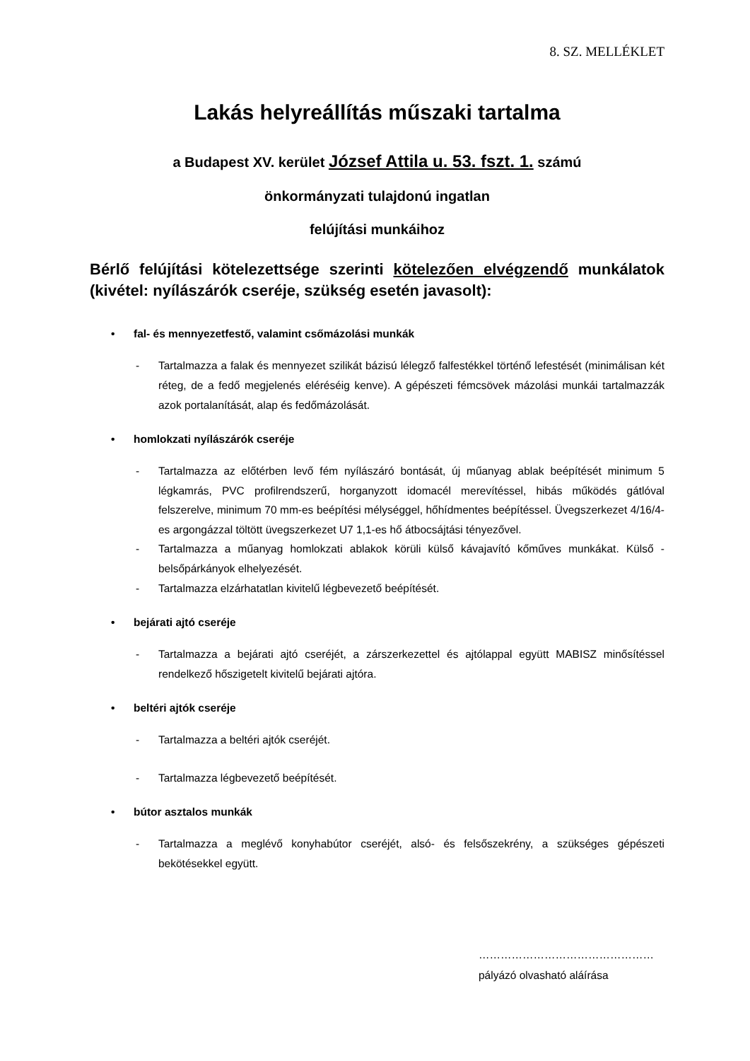8. SZ. MELLÉKLET
Lakás helyreállítás műszaki tartalma
a Budapest XV. kerület József Attila u. 53. fszt. 1. számú
önkormányzati tulajdonú ingatlan
felújítási munkáihoz
Bérlő felújítási kötelezettsége szerinti kötelezően elvégzendő munkálatok (kivétel: nyílászárók cseréje, szükség esetén javasolt):
• fal- és mennyezetfestő, valamint csőmázolási munkák
- Tartalmazza a falak és mennyezet szilikát bázisú lélegző falfestékkel történő lefestését (minimálisan két réteg, de a fedő megjelenés eléréséig kenve). A gépészeti fémcsövek mázolási munkái tartalmazzák azok portalanítását, alap és fedőmázolását.
• homlokzati nyílászárók cseréje
- Tartalmazza az előtérben levő fém nyílászáró bontását, új műanyag ablak beépítését minimum 5 légkamrás, PVC profilrendszerű, horganyzott idomacél merevítéssel, hibás működés gátlóval felszerelve, minimum 70 mm-es beépítési mélységgel, hőhídmentes beépítéssel. Üvegszerkezet 4/16/4-es argongázzal töltött üvegszerkezet U7 1,1-es hő átbocsájtási tényezővel.
- Tartalmazza a műanyag homlokzati ablakok körüli külső kávajavító kőműves munkákat. Külső -belsőpárkányok elhelyezését.
- Tartalmazza elzárhatatlan kivitelű légbevezető beépítését.
• bejárati ajtó cseréje
- Tartalmazza a bejárati ajtó cseréjét, a zárszerkezettel és ajtólappal együtt MABISZ minősítéssel rendelkező hőszigetelt kivitelű bejárati ajtóra.
• beltéri ajtók cseréje
- Tartalmazza a beltéri ajtók cseréjét.
- Tartalmazza légbevezető beépítését.
• bútor asztalos munkák
- Tartalmazza a meglévő konyhabútor cseréjét, alsó- és felsőszekrény, a szükséges gépészeti bekötésekkel együtt.
…………………………………………
pályázó olvasható aláírása